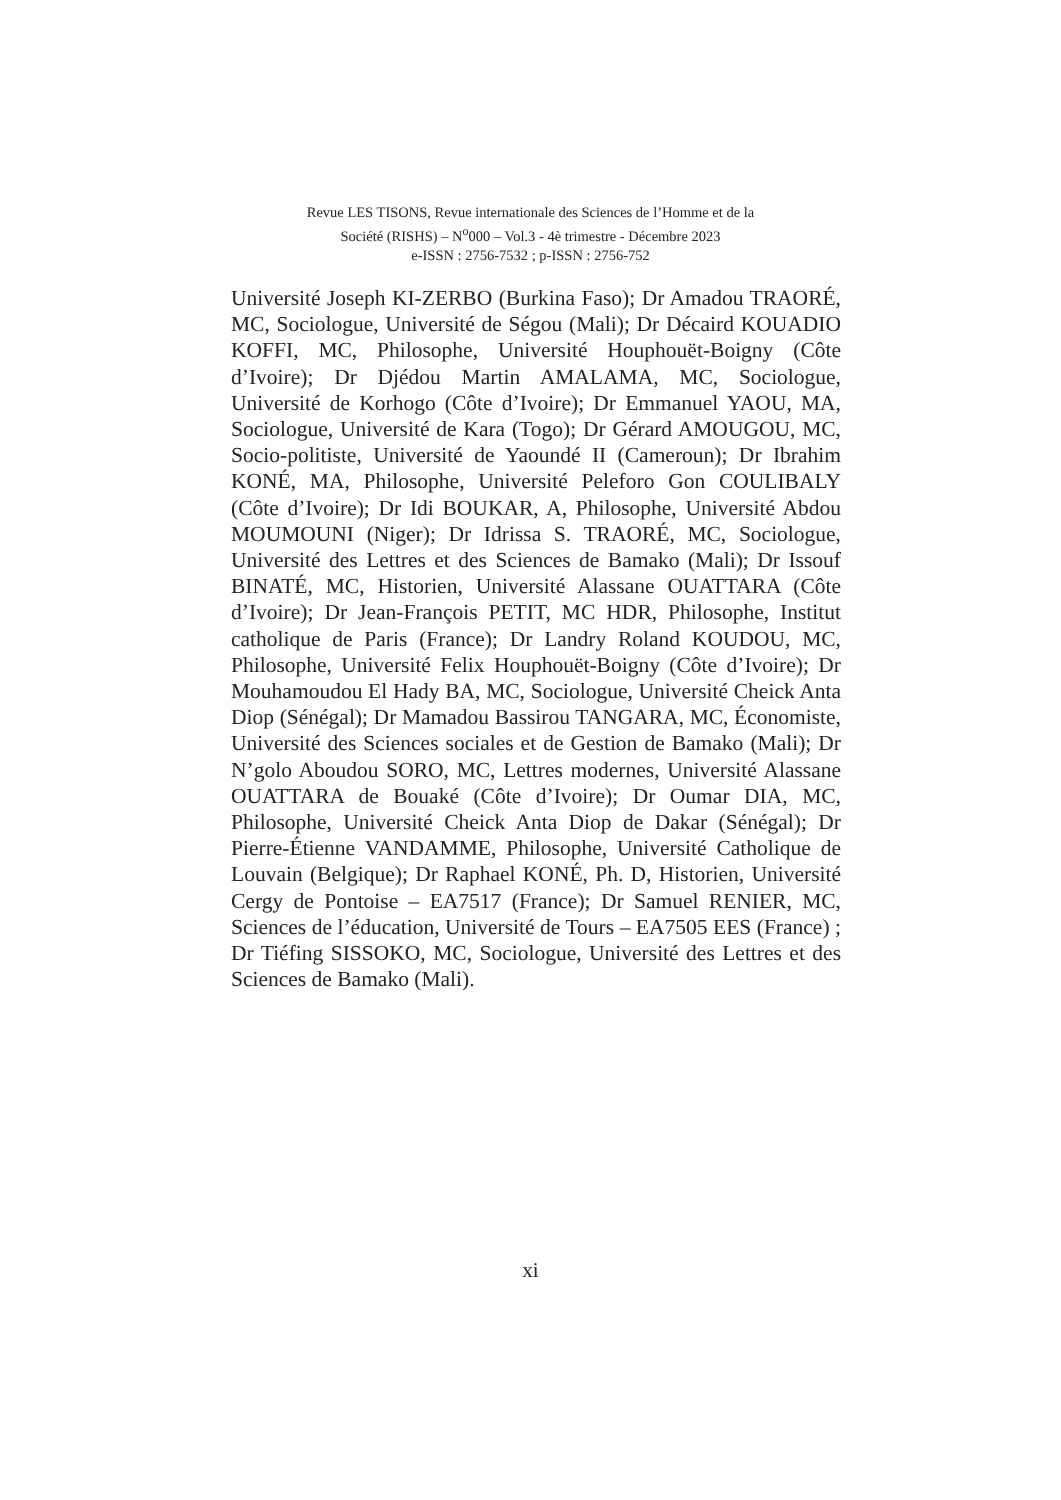Revue LES TISONS, Revue internationale des Sciences de l’Homme et de la
Société (RISHS) – N<sup>o</sup>000 – Vol.3 - 4è trimestre - Décembre 2023
e-ISSN : 2756-7532 ; p-ISSN : 2756-752
Université Joseph KI-ZERBO (Burkina Faso); Dr Amadou TRAORÉ, MC, Sociologue, Université de Ségou (Mali); Dr Décaird KOUADIO KOFFI, MC, Philosophe, Université Houphouët-Boigny (Côte d’Ivoire); Dr Djédou Martin AMALAMA, MC, Sociologue, Université de Korhogo (Côte d’Ivoire); Dr Emmanuel YAOU, MA, Sociologue, Université de Kara (Togo); Dr Gérard AMOUGOU, MC, Socio-politiste, Université de Yaoundé II (Cameroun); Dr Ibrahim KONÉ, MA, Philosophe, Université Peleforo Gon COULIBALY (Côte d’Ivoire); Dr Idi BOUKAR, A, Philosophe, Université Abdou MOUMOUNI (Niger); Dr Idrissa S. TRAORÉ, MC, Sociologue, Université des Lettres et des Sciences de Bamako (Mali); Dr Issouf BINATÉ, MC, Historien, Université Alassane OUATTARA (Côte d’Ivoire); Dr Jean-François PETIT, MC HDR, Philosophe, Institut catholique de Paris (France); Dr Landry Roland KOUDOU, MC, Philosophe, Université Felix Houphouët-Boigny (Côte d’Ivoire); Dr Mouhamoudou El Hady BA, MC, Sociologue, Université Cheick Anta Diop (Sénégal); Dr Mamadou Bassirou TANGARA, MC, Économiste, Université des Sciences sociales et de Gestion de Bamako (Mali); Dr N’golo Aboudou SORO, MC, Lettres modernes, Université Alassane OUATTARA de Bouaké (Côte d’Ivoire); Dr Oumar DIA, MC, Philosophe, Université Cheick Anta Diop de Dakar (Sénégal); Dr Pierre-Étienne VANDAMME, Philosophe, Université Catholique de Louvain (Belgique); Dr Raphael KONÉ, Ph. D, Historien, Université Cergy de Pontoise – EA7517 (France); Dr Samuel RENIER, MC, Sciences de l’éducation, Université de Tours – EA7505 EES (France) ; Dr Tiéfing SISSOKO, MC, Sociologue, Université des Lettres et des Sciences de Bamako (Mali).
xi